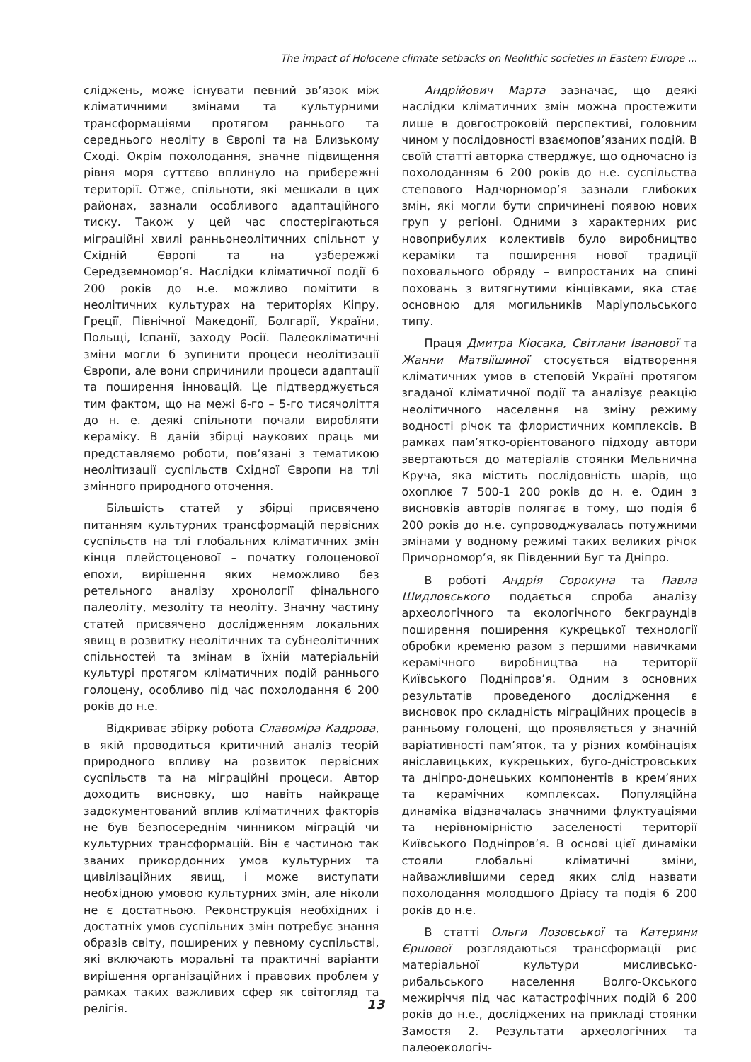The impact of Holocene climate setbacks on Neolithic societies in Eastern Europe ...
сліджень, може існувати певний зв’язок між кліматичними змінами та культурними трансформаціями протягом раннього та середнього неоліту в Європі та на Близькому Сході. Окрім похолодання, значне підвищення рівня моря суттєво вплинуло на прибережні території. Отже, спільноти, які мешкали в цих районах, зазнали особливого адаптаційного тиску. Також у цей час спостерігаються міграційні хвилі ранньонеолітичних спільнот у Східній Європі та на узбережжі Середземномор’я. Наслідки кліматичної події 6 200 років до н.е. можливо помітити в неолітичних культурах на територіях Кіпру, Греції, Північної Македонії, Болгарії, України, Польщі, Іспанії, заходу Росії. Палеокліматичні зміни могли б зупинити процеси неолітизації Європи, але вони спричинили процеси адаптації та поширення інновацій. Це підтверджується тим фактом, що на межі 6-го – 5-го тисячоліття до н. е. деякі спільноти почали виробляти кераміку. В даній збірці наукових праць ми представляємо роботи, пов’язані з тематикою неолітизації суспільств Східної Європи на тлі змінного природного оточення.
Більшість статей у збірці присвячено питанням культурних трансформацій первісних суспільств на тлі глобальних кліматичних змін кінця плейстоценової – початку голоценової епохи, вирішення яких неможливо без ретельного аналізу хронології фінального палеоліту, мезоліту та неоліту. Значну частину статей присвячено дослідженням локальних явищ в розвитку неолітичних та субнеолітичних спільностей та змінам в їхній матеріальній культурі протягом кліматичних подій раннього голоцену, особливо під час похолодання 6 200 років до н.е.
Відкриває збірку робота Славоміра Кадрова, в якій проводиться критичний аналіз теорій природного впливу на розвиток первісних суспільств та на міграційні процеси. Автор доходить висновку, що навіть найкраще задокументований вплив кліматичних факторів не був безпосереднім чинником міграцій чи культурних трансформацій. Він є частиною так званих прикордонних умов культурних та цивілізаційних явищ, і може виступати необхідною умовою культурних змін, але ніколи не є достатньою. Реконструкція необхідних і достатніх умов суспільних змін потребує знання образів світу, поширених у певному суспільстві, які включають моральні та практичні варіанти вирішення організаційних і правових проблем у рамках таких важливих сфер як світогляд та релігія.
Андрійович Марта зазначає, що деякі наслідки кліматичних змін можна простежити лише в довгостроковій перспективі, головним чином у послідовності взаємопов’язаних подій. В своїй статті авторка стверджує, що одночасно із похолоданням 6 200 років до н.е. суспільства степового Надчорномор’я зазнали глибоких змін, які могли бути спричинені появою нових груп у регіоні. Одними з характерних рис новоприбулих колективів було виробництво кераміки та поширення нової традиції поховального обряду – випростаних на спині поховань з витягнутими кінцівками, яка стає основною для могильників Маріупольського типу.
Праця Дмитра Кіосака, Світлани Іванової та Жанни Матвіїшиної стосується відтворення кліматичних умов в степовій Україні протягом згаданої кліматичної події та аналізує реакцію неолітичного населення на зміну режиму водності річок та флористичних комплексів. В рамках пам’ятко-орієнтованого підходу автори звертаються до матеріалів стоянки Мельнична Круча, яка містить послідовність шарів, що охоплює 7 500-1 200 років до н. е. Один з висновків авторів полягає в тому, що подія 6 200 років до н.е. супроводжувалась потужними змінами у водному режимі таких великих річок Причорномор’я, як Південний Буг та Дніпро.
В роботі Андрія Сорокуна та Павла Шидловського подається спроба аналізу археологічного та екологічного бекграундів поширення поширення кукрецької технології обробки кременю разом з першими навичками керамічного виробництва на території Київського Подніпров’я. Одним з основних результатів проведеного дослідження є висновок про складність міграційних процесів в ранньому голоцені, що проявляється у значній варіативності пам’яток, та у різних комбінаціях янісла­вицьких, кукрецьких, буго-дністровських та дніпро-донецьких компонентів в крем’яних та керамічних комплексах. Популяційна динаміка відзначалась значними флуктуаціями та нерівномірністю заселеності території Київського Подніпров’я. В основі цієї динаміки стояли глобальні кліматичні зміни, найважливішими серед яких слід назвати похолодання молодшого Дріасу та подія 6 200 років до н.е.
В статті Ольги Лозовської та Катерини Єршової розглядаються трансформації рис матеріальної культури мисливсько-рибальського населення Волго-Окського межиріччя під час катастрофічних подій 6 200 років до н.е., досліджених на прикладі стоянки Замостя 2. Результати археологічних та палеоекологіч-
13